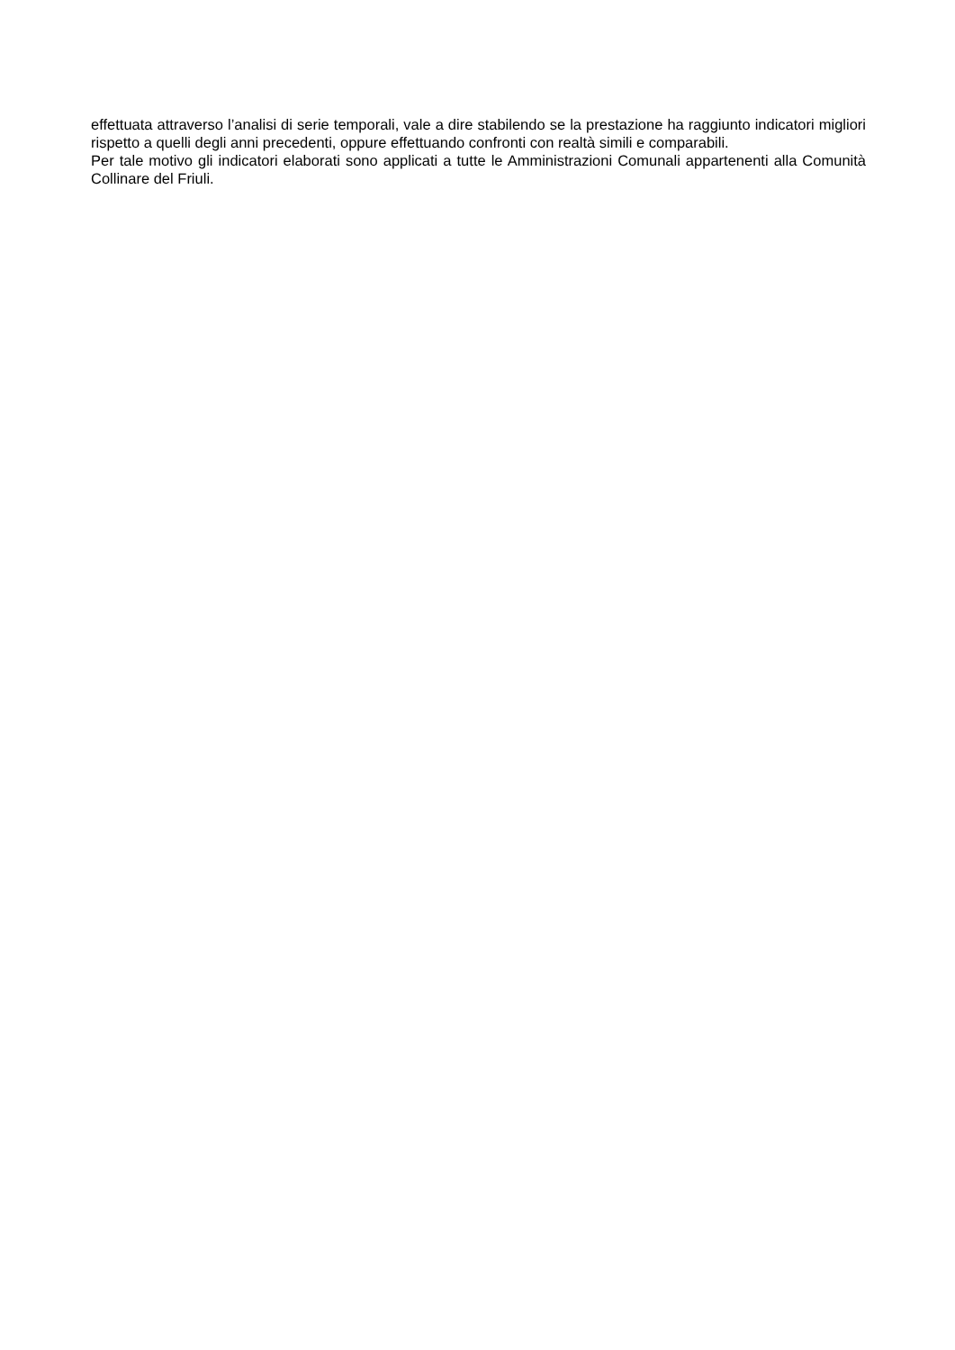effettuata attraverso l’analisi di serie temporali, vale a dire stabilendo se la prestazione ha raggiunto indicatori migliori rispetto a quelli degli anni precedenti, oppure effettuando confronti con realtà simili e comparabili.
Per tale motivo gli indicatori elaborati sono applicati a tutte le Amministrazioni Comunali appartenenti alla Comunità Collinare del Friuli.